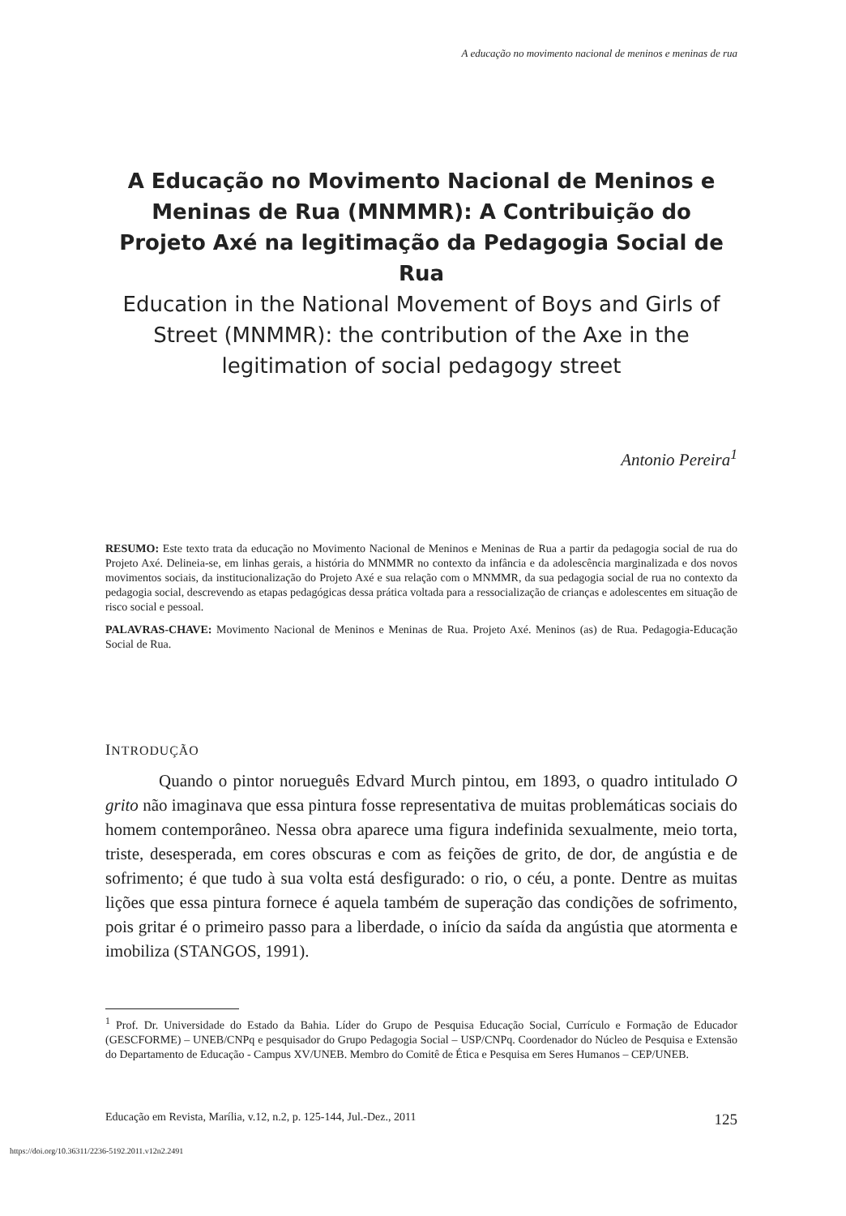A educação no movimento nacional de meninos e meninas de rua
A Educação no Movimento Nacional de Meninos e Meninas de Rua (MNMMR): A Contribuição do Projeto Axé na legitimação da Pedagogia Social de Rua
Education in the National Movement of Boys and Girls of Street (MNMMR): the contribution of the Axe in the legitimation of social pedagogy street
Antonio Pereira<sup>1</sup>
RESUMO: Este texto trata da educação no Movimento Nacional de Meninos e Meninas de Rua a partir da pedagogia social de rua do Projeto Axé. Delineia-se, em linhas gerais, a história do MNMMR no contexto da infância e da adolescência marginalizada e dos novos movimentos sociais, da institucionalização do Projeto Axé e sua relação com o MNMMR, da sua pedagogia social de rua no contexto da pedagogia social, descrevendo as etapas pedagógicas dessa prática voltada para a ressocialização de crianças e adolescentes em situação de risco social e pessoal.
PALAVRAS-CHAVE: Movimento Nacional de Meninos e Meninas de Rua. Projeto Axé. Meninos (as) de Rua. Pedagogia-Educação Social de Rua.
INTRODUÇÃO
Quando o pintor norueguês Edvard Murch pintou, em 1893, o quadro intitulado O grito não imaginava que essa pintura fosse representativa de muitas problemáticas sociais do homem contemporâneo. Nessa obra aparece uma figura indefinida sexualmente, meio torta, triste, desesperada, em cores obscuras e com as feições de grito, de dor, de angústia e de sofrimento; é que tudo à sua volta está desfigurado: o rio, o céu, a ponte. Dentre as muitas lições que essa pintura fornece é aquela também de superação das condições de sofrimento, pois gritar é o primeiro passo para a liberdade, o início da saída da angústia que atormenta e imobiliza (STANGOS, 1991).
<sup>1</sup> Prof. Dr. Universidade do Estado da Bahia. Líder do Grupo de Pesquisa Educação Social, Currículo e Formação de Educador (GESCFORME) – UNEB/CNPq e pesquisador do Grupo Pedagogia Social – USP/CNPq. Coordenador do Núcleo de Pesquisa e Extensão do Departamento de Educação - Campus XV/UNEB. Membro do Comitê de Ética e Pesquisa em Seres Humanos – CEP/UNEB.
Educação em Revista, Marília, v.12, n.2, p. 125-144, Jul.-Dez., 2011 125
https://doi.org/10.36311/2236-5192.2011.v12n2.2491